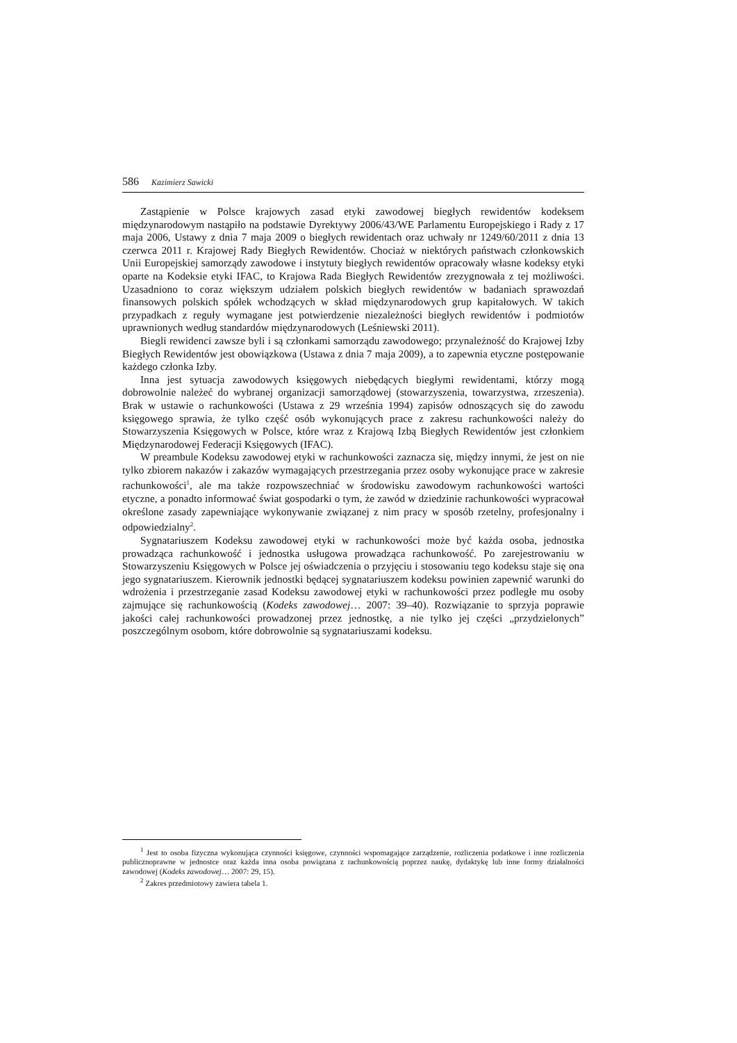586 Kazimierz Sawicki
Zastąpienie w Polsce krajowych zasad etyki zawodowej biegłych rewidentów kodeksem międzynarodowym nastąpiło na podstawie Dyrektywy 2006/43/WE Parlamentu Europejskiego i Rady z 17 maja 2006, Ustawy z dnia 7 maja 2009 o biegłych rewidentach oraz uchwały nr 1249/60/2011 z dnia 13 czerwca 2011 r. Krajowej Rady Biegłych Rewidentów. Chociaż w niektórych państwach członkowskich Unii Europejskiej samorządy zawodowe i instytuty biegłych rewidentów opracowały własne kodeksy etyki oparte na Kodeksie etyki IFAC, to Krajowa Rada Biegłych Rewidentów zrezygnowała z tej możliwości. Uzasadniono to coraz większym udziałem polskich biegłych rewidentów w badaniach sprawozdań finansowych polskich spółek wchodzących w skład międzynarodowych grup kapitałowych. W takich przypadkach z reguły wymagane jest potwierdzenie niezależności biegłych rewidentów i podmiotów uprawnionych według standardów międzynarodowych (Leśniewski 2011).
Biegli rewidenci zawsze byli i są członkami samorządu zawodowego; przynależność do Krajowej Izby Biegłych Rewidentów jest obowiązkowa (Ustawa z dnia 7 maja 2009), a to zapewnia etyczne postępowanie każdego członka Izby.
Inna jest sytuacja zawodowych księgowych niebędących biegłymi rewidentami, którzy mogą dobrowolnie należeć do wybranej organizacji samorządowej (stowarzyszenia, towarzystwa, zrzeszenia). Brak w ustawie o rachunkowości (Ustawa z 29 września 1994) zapisów odnoszących się do zawodu księgowego sprawia, że tylko część osób wykonujących prace z zakresu rachunkowości należy do Stowarzyszenia Księgowych w Polsce, które wraz z Krajową Izbą Biegłych Rewidentów jest członkiem Międzynarodowej Federacji Księgowych (IFAC).
W preambule Kodeksu zawodowej etyki w rachunkowości zaznacza się, między innymi, że jest on nie tylko zbiorem nakazów i zakazów wymagających przestrzegania przez osoby wykonujące prace w zakresie rachunkowości<sup>1</sup>, ale ma także rozpowszechniać w środowisku zawodowym rachunkowości wartości etyczne, a ponadto informować świat gospodarki o tym, że zawód w dziedzinie rachunkowości wypracował określone zasady zapewniające wykonywanie związanej z nim pracy w sposób rzetelny, profesjonalny i odpowiedzialny<sup>2</sup>.
Sygnatariuszem Kodeksu zawodowej etyki w rachunkowości może być każda osoba, jednostka prowadząca rachunkowość i jednostka usługowa prowadząca rachunkowość. Po zarejestrowaniu w Stowarzyszeniu Księgowych w Polsce jej oświadczenia o przyjęciu i stosowaniu tego kodeksu staje się ona jego sygnatariuszem. Kierownik jednostki będącej sygnatariuszem kodeksu powinien zapewnić warunki do wdrożenia i przestrzeganie zasad Kodeksu zawodowej etyki w rachunkowości przez podległe mu osoby zajmujące się rachunkowością (Kodeks zawodowej… 2007: 39–40). Rozwiązanie to sprzyja poprawie jakości całej rachunkowości prowadzonej przez jednostkę, a nie tylko jej części „przydzielonych” poszczególnym osobom, które dobrowolnie są sygnatariuszami kodeksu.
<sup>1</sup> Jest to osoba fizyczna wykonująca czynności księgowe, czynności wspomagające zarządzenie, rozliczenia podatkowe i inne rozliczenia publicznoprawne w jednostce oraz każda inna osoba powiązana z rachunkowością poprzez naukę, dydaktykę lub inne formy działalności zawodowej (Kodeks zawodowej… 2007: 29, 15).
<sup>2</sup> Zakres przedmiotowy zawiera tabela 1.